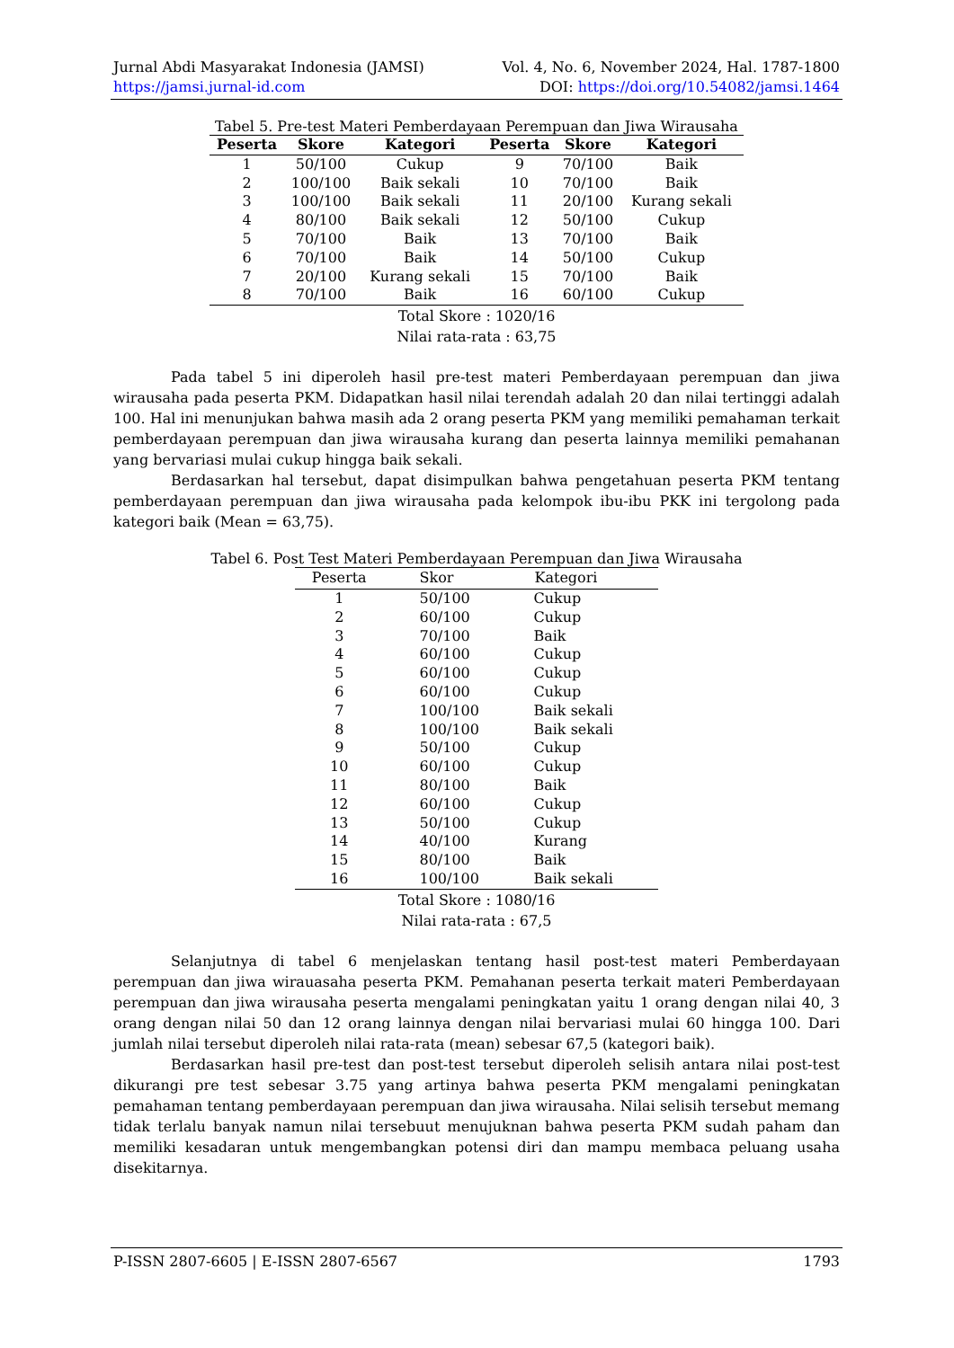Jurnal Abdi Masyarakat Indonesia (JAMSI) Vol. 4, No. 6, November 2024, Hal. 1787-1800
https://jamsi.jurnal-id.com DOI: https://doi.org/10.54082/jamsi.1464
Tabel 5. Pre-test Materi Pemberdayaan Perempuan dan Jiwa Wirausaha
| Peserta | Skore | Kategori | Peserta | Skore | Kategori |
| --- | --- | --- | --- | --- | --- |
| 1 | 50/100 | Cukup | 9 | 70/100 | Baik |
| 2 | 100/100 | Baik sekali | 10 | 70/100 | Baik |
| 3 | 100/100 | Baik sekali | 11 | 20/100 | Kurang sekali |
| 4 | 80/100 | Baik sekali | 12 | 50/100 | Cukup |
| 5 | 70/100 | Baik | 13 | 70/100 | Baik |
| 6 | 70/100 | Baik | 14 | 50/100 | Cukup |
| 7 | 20/100 | Kurang sekali | 15 | 70/100 | Baik |
| 8 | 70/100 | Baik | 16 | 60/100 | Cukup |
Total Skore : 1020/16
Nilai rata-rata : 63,75
Pada tabel 5 ini diperoleh hasil pre-test materi Pemberdayaan perempuan dan jiwa wirausaha pada peserta PKM. Didapatkan hasil nilai terendah adalah 20 dan nilai tertinggi adalah 100. Hal ini menunjukan bahwa masih ada 2 orang peserta PKM yang memiliki pemahaman terkait pemberdayaan perempuan dan jiwa wirausaha kurang dan peserta lainnya memiliki pemahanan yang bervariasi mulai cukup hingga baik sekali.
Berdasarkan hal tersebut, dapat disimpulkan bahwa pengetahuan peserta PKM tentang pemberdayaan perempuan dan jiwa wirausaha pada kelompok ibu-ibu PKK ini tergolong pada kategori baik (Mean = 63,75).
Tabel 6. Post Test Materi Pemberdayaan Perempuan dan Jiwa Wirausaha
| Peserta | Skor | Kategori |
| --- | --- | --- |
| 1 | 50/100 | Cukup |
| 2 | 60/100 | Cukup |
| 3 | 70/100 | Baik |
| 4 | 60/100 | Cukup |
| 5 | 60/100 | Cukup |
| 6 | 60/100 | Cukup |
| 7 | 100/100 | Baik sekali |
| 8 | 100/100 | Baik sekali |
| 9 | 50/100 | Cukup |
| 10 | 60/100 | Cukup |
| 11 | 80/100 | Baik |
| 12 | 60/100 | Cukup |
| 13 | 50/100 | Cukup |
| 14 | 40/100 | Kurang |
| 15 | 80/100 | Baik |
| 16 | 100/100 | Baik sekali |
Total Skore : 1080/16
Nilai rata-rata : 67,5
Selanjutnya di tabel 6 menjelaskan tentang hasil post-test materi Pemberdayaan perempuan dan jiwa wirauasaha peserta PKM. Pemahanan peserta terkait materi Pemberdayaan perempuan dan jiwa wirausaha peserta mengalami peningkatan yaitu 1 orang dengan nilai 40, 3 orang dengan nilai 50 dan 12 orang lainnya dengan nilai bervariasi mulai 60 hingga 100. Dari jumlah nilai tersebut diperoleh nilai rata-rata (mean) sebesar 67,5 (kategori baik).
Berdasarkan hasil pre-test dan post-test tersebut diperoleh selisih antara nilai post-test dikurangi pre test sebesar 3.75 yang artinya bahwa peserta PKM mengalami peningkatan pemahaman tentang pemberdayaan perempuan dan jiwa wirausaha. Nilai selisih tersebut memang tidak terlalu banyak namun nilai tersebuut menujuknan bahwa peserta PKM sudah paham dan memiliki kesadaran untuk mengembangkan potensi diri dan mampu membaca peluang usaha disekitarnya.
P-ISSN 2807-6605 | E-ISSN 2807-6567 1793